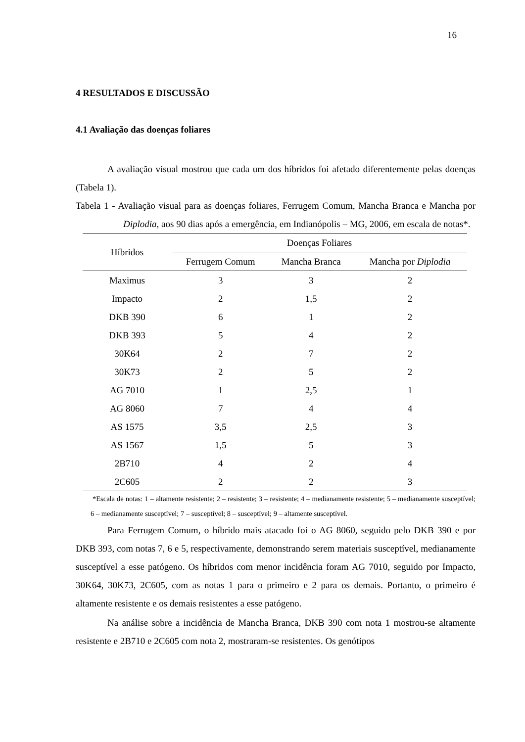16
4 RESULTADOS E DISCUSSÃO
4.1 Avaliação das doenças foliares
A avaliação visual mostrou que cada um dos híbridos foi afetado diferentemente pelas doenças (Tabela 1).
Tabela 1 - Avaliação visual para as doenças foliares, Ferrugem Comum, Mancha Branca e Mancha por Diplodia, aos 90 dias após a emergência, em Indianópolis – MG, 2006, em escala de notas*.
| Híbridos | Doenças Foliares | | |
| --- | --- | --- | --- |
| | Ferrugem Comum | Mancha Branca | Mancha por Diplodia |
| Maximus | 3 | 3 | 2 |
| Impacto | 2 | 1,5 | 2 |
| DKB 390 | 6 | 1 | 2 |
| DKB 393 | 5 | 4 | 2 |
| 30K64 | 2 | 7 | 2 |
| 30K73 | 2 | 5 | 2 |
| AG 7010 | 1 | 2,5 | 1 |
| AG 8060 | 7 | 4 | 4 |
| AS 1575 | 3,5 | 2,5 | 3 |
| AS 1567 | 1,5 | 5 | 3 |
| 2B710 | 4 | 2 | 4 |
| 2C605 | 2 | 2 | 3 |
*Escala de notas: 1 – altamente resistente; 2 – resistente; 3 – resistente; 4 – medianamente resistente; 5 – medianamente susceptível; 6 – medianamente susceptível; 7 – susceptível; 8 – susceptível; 9 – altamente susceptível.
Para Ferrugem Comum, o híbrido mais atacado foi o AG 8060, seguido pelo DKB 390 e por DKB 393, com notas 7, 6 e 5, respectivamente, demonstrando serem materiais susceptível, medianamente susceptível a esse patógeno. Os híbridos com menor incidência foram AG 7010, seguido por Impacto, 30K64, 30K73, 2C605, com as notas 1 para o primeiro e 2 para os demais. Portanto, o primeiro é altamente resistente e os demais resistentes a esse patógeno.
Na análise sobre a incidência de Mancha Branca, DKB 390 com nota 1 mostrou-se altamente resistente e 2B710 e 2C605 com nota 2, mostraram-se resistentes. Os genótipos